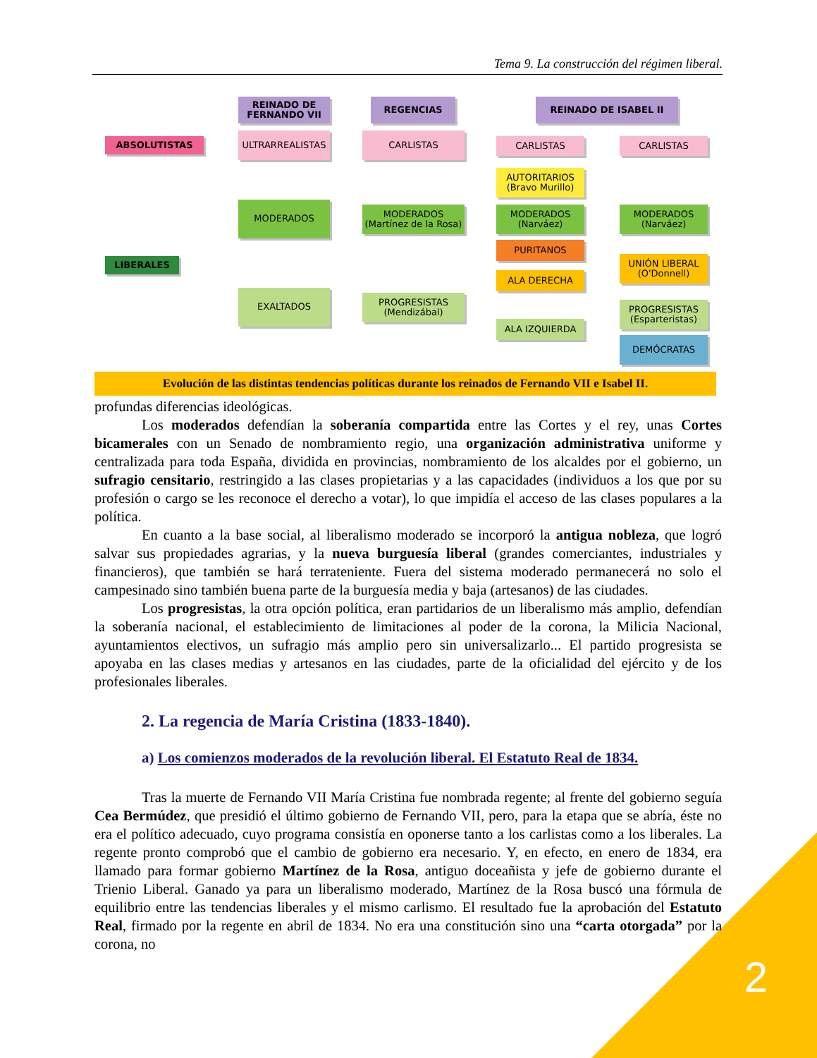Tema 9. La construcción del régimen liberal.
REINADO DE FERNANDO VII
REGENCIAS REINADO DE ISABEL II
ABSOLUTISTAS
ULTRARREALISTAS CARLISTAS
CARLISTAS CARLISTAS
AUTORITARIOS (Bravo Murillo)
MODERADOS
MODERADOS (Martínez de la Rosa)
MODERADOS (Narváez)
MODERADOS (Narváez)
LIBERALES
PURITANOS
UNIÓN LIBERAL (O'Donnell)
ALA DERECHA
EXALTADOS
PROGRESISTAS (Mendizábal)
PROGRESISTAS (Esparteristas)
ALA IZQUIERDA
DEMÓCRATAS
Evolución de las distintas tendencias políticas durante los reinados de Fernando VII e Isabel II.
profundas diferencias ideológicas.
Los moderados defendían la soberanía compartida entre las Cortes y el rey, unas Cortes bicamerales con un Senado de nombramiento regio, una organización administrativa uniforme y centralizada para toda España, dividida en provincias, nombramiento de los alcaldes por el gobierno, un sufragio censitario, restringido a las clases propietarias y a las capacidades (individuos a los que por su profesión o cargo se les reconoce el derecho a votar), lo que impidía el acceso de las clases populares a la política.
En cuanto a la base social, al liberalismo moderado se incorporó la antigua nobleza, que logró salvar sus propiedades agrarias, y la nueva burguesía liberal (grandes comerciantes, industriales y financieros), que también se hará terrateniente. Fuera del sistema moderado permanecerá no solo el campesinado sino también buena parte de la burguesía media y baja (artesanos) de las ciudades.
Los progresistas, la otra opción política, eran partidarios de un liberalismo más amplio, defendían la soberanía nacional, el establecimiento de limitaciones al poder de la corona, la Milicia Nacional, ayuntamientos electivos, un sufragio más amplio pero sin universalizarlo... El partido progresista se apoyaba en las clases medias y artesanos en las ciudades, parte de la oficialidad del ejército y de los profesionales liberales.
2. La regencia de María Cristina (1833-1840).
a) Los comienzos moderados de la revolución liberal. El Estatuto Real de 1834.
Tras la muerte de Fernando VII María Cristina fue nombrada regente; al frente del gobierno seguía Cea Bermúdez, que presidió el último gobierno de Fernando VII, pero, para la etapa que se abría, éste no era el político adecuado, cuyo programa consistía en oponerse tanto a los carlistas como a los liberales. La regente pronto comprobó que el cambio de gobierno era necesario. Y, en efecto, en enero de 1834, era llamado para formar gobierno Martínez de la Rosa, antiguo doceañista y jefe de gobierno durante el Trienio Liberal. Ganado ya para un liberalismo moderado, Martínez de la Rosa buscó una fórmula de equilibrio entre las tendencias liberales y el mismo carlismo. El resultado fue la aprobación del Estatuto Real, firmado por la regente en abril de 1834. No era una constitución sino una “carta otorgada” por la corona, no
2